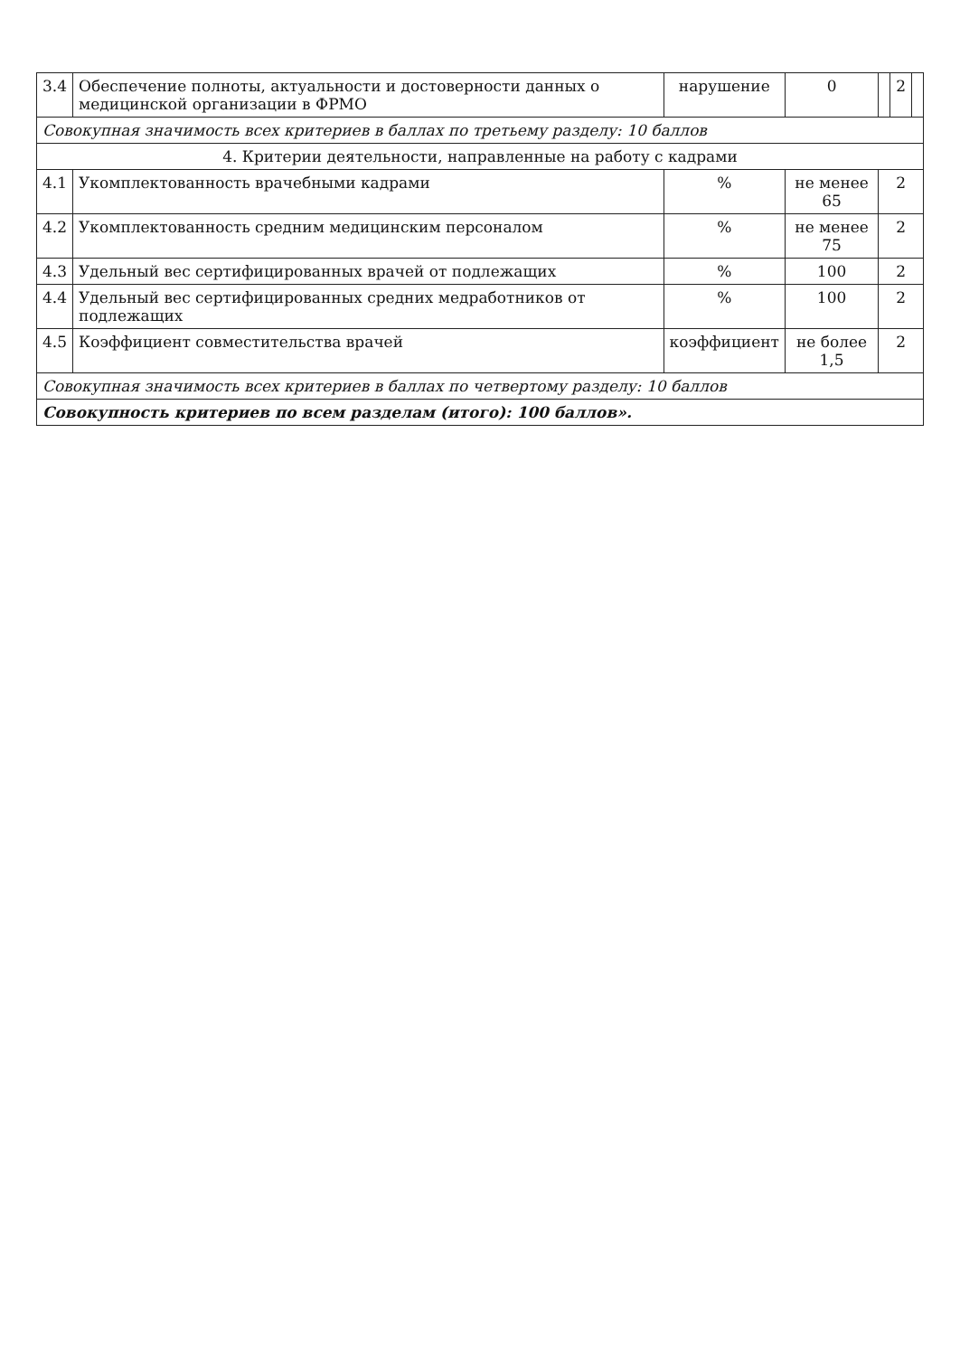| 3.4 | Обеспечение полноты, актуальности и достоверности данных о медицинской организации в ФРМО | нарушение | 0 | | 2 | |
| Совокупная значимость всех критериев в баллах по третьему разделу: 10 баллов | | | | | | |
| 4. Критерии деятельности, направленные на работу с кадрами | | | | | | |
| 4.1 | Укомплектованность врачебными кадрами | % | не менее 65 | 2 | | |
| 4.2 | Укомплектованность средним медицинским персоналом | % | не менее 75 | 2 | | |
| 4.3 | Удельный вес сертифицированных врачей от подлежащих | % | 100 | 2 | | |
| 4.4 | Удельный вес сертифицированных средних медработников от подлежащих | % | 100 | 2 | | |
| 4.5 | Коэффициент совместительства врачей | коэффициент | не более 1,5 | 2 | | |
| Совокупная значимость всех критериев в баллах по четвертому разделу: 10 баллов | | | | | | |
| Совокупность критериев по всем разделам (итого): 100 баллов». | | | | | | |